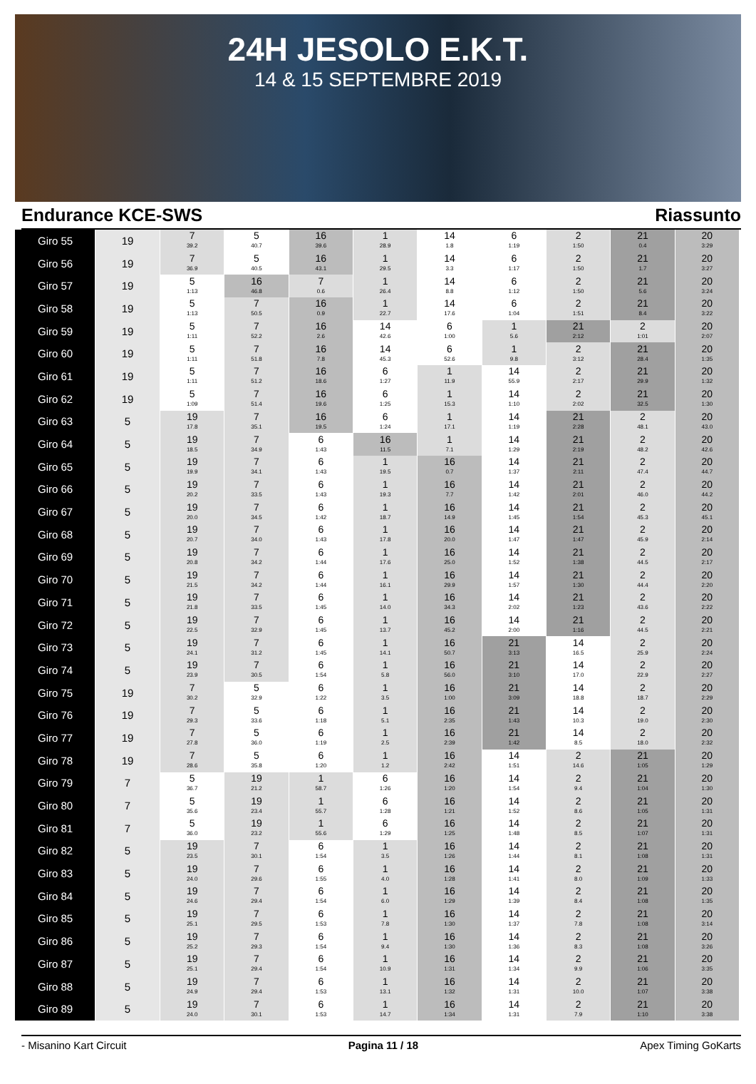24H JESOLO E.K.T.
14 & 15 SEPTEMBRE 2019
Endurance KCE-SWS Riassunto
| Giro 55 | 19 | 7 39.2 | 5 40.7 | 16 39.6 | 1 28.9 | 14 1.8 | 6 1:19 | 2 1:50 | 21 0.4 | 20 3:29 |
| Giro 56 | 19 | 7 36.9 | 5 40.5 | 16 43.1 | 1 29.5 | 14 3.3 | 6 1:17 | 2 1:50 | 21 1.7 | 20 3:27 |
| Giro 57 | 19 | 5 1:13 | 16 46.8 | 7 0.6 | 1 26.4 | 14 8.8 | 6 1:12 | 2 1:50 | 21 5.6 | 20 3:24 |
| Giro 58 | 19 | 5 1:13 | 7 50.5 | 16 0.9 | 1 22.7 | 14 17.6 | 6 1:04 | 2 1:51 | 21 8.4 | 20 3:22 |
| Giro 59 | 19 | 5 1:11 | 7 52.2 | 16 2.6 | 14 42.6 | 6 1:00 | 1 5.6 | 21 2:12 | 2 1:01 | 20 2:07 |
| Giro 60 | 19 | 5 1:11 | 7 51.8 | 16 7.8 | 14 45.3 | 6 52.6 | 1 9.8 | 2 3:12 | 21 28.4 | 20 1:35 |
| Giro 61 | 19 | 5 1:11 | 7 51.2 | 16 18.6 | 6 1:27 | 1 11.9 | 14 55.9 | 2 2:17 | 21 29.9 | 20 1:32 |
| Giro 62 | 19 | 5 1:09 | 7 51.4 | 16 19.6 | 6 1:25 | 1 15.3 | 14 1:10 | 2 2:02 | 21 32.5 | 20 1:30 |
| Giro 63 | 5 | 19 17.8 | 7 35.1 | 16 19.5 | 6 1:24 | 1 17.1 | 14 1:19 | 21 2:28 | 2 48.1 | 20 43.0 |
| Giro 64 | 5 | 19 18.5 | 7 34.9 | 6 1:43 | 16 11.5 | 1 7.1 | 14 1:29 | 21 2:19 | 2 48.2 | 20 42.6 |
| Giro 65 | 5 | 19 19.9 | 7 34.1 | 6 1:43 | 1 19.5 | 16 0.7 | 14 1:37 | 21 2:11 | 2 47.4 | 20 44.7 |
| Giro 66 | 5 | 19 20.2 | 7 33.5 | 6 1:43 | 1 19.3 | 16 7.7 | 14 1:42 | 21 2:01 | 2 46.0 | 20 44.2 |
| Giro 67 | 5 | 19 20.0 | 7 34.5 | 6 1:42 | 1 18.7 | 16 14.9 | 14 1:45 | 21 1:54 | 2 45.3 | 20 45.1 |
| Giro 68 | 5 | 19 20.7 | 7 34.0 | 6 1:43 | 1 17.8 | 16 20.0 | 14 1:47 | 21 1:47 | 2 45.9 | 20 2:14 |
| Giro 69 | 5 | 19 20.8 | 7 34.2 | 6 1:44 | 1 17.6 | 16 25.0 | 14 1:52 | 21 1:38 | 2 44.5 | 20 2:17 |
| Giro 70 | 5 | 19 21.5 | 7 34.2 | 6 1:44 | 1 16.1 | 16 29.9 | 14 1:57 | 21 1:30 | 2 44.4 | 20 2:20 |
| Giro 71 | 5 | 19 21.8 | 7 33.5 | 6 1:45 | 1 14.0 | 16 34.3 | 14 2:02 | 21 1:23 | 2 43.6 | 20 2:22 |
| Giro 72 | 5 | 19 22.5 | 7 32.9 | 6 1:45 | 1 13.7 | 16 45.2 | 14 2:00 | 21 1:16 | 2 44.5 | 20 2:21 |
| Giro 73 | 5 | 19 24.1 | 7 31.2 | 6 1:45 | 1 14.1 | 16 50.7 | 21 3:13 | 14 16.5 | 2 25.9 | 20 2:24 |
| Giro 74 | 5 | 19 23.9 | 7 30.5 | 6 1:54 | 1 5.8 | 16 56.0 | 21 3:10 | 14 17.0 | 2 22.9 | 20 2:27 |
| Giro 75 | 19 | 7 30.2 | 5 32.9 | 6 1:22 | 1 3.5 | 16 1:00 | 21 3:09 | 14 18.8 | 2 18.7 | 20 2:29 |
| Giro 76 | 19 | 7 29.3 | 5 33.6 | 6 1:18 | 1 5.1 | 16 2:35 | 21 1:43 | 14 10.3 | 2 19.0 | 20 2:30 |
| Giro 77 | 19 | 7 27.8 | 5 36.0 | 6 1:19 | 1 2.5 | 16 2:39 | 21 1:42 | 14 8.5 | 2 18.0 | 20 2:32 |
| Giro 78 | 19 | 7 28.6 | 5 35.8 | 6 1:20 | 1 1.2 | 16 2:42 | 14 1:51 | 2 14.6 | 21 1:05 | 20 1:29 |
| Giro 79 | 7 | 5 36.7 | 19 21.2 | 1 58.7 | 6 1:26 | 16 1:20 | 14 1:54 | 2 9.4 | 21 1:04 | 20 1:30 |
| Giro 80 | 7 | 5 35.6 | 19 23.4 | 1 55.7 | 6 1:28 | 16 1:21 | 14 1:52 | 2 8.6 | 21 1:05 | 20 1:31 |
| Giro 81 | 7 | 5 36.0 | 19 23.2 | 1 55.6 | 6 1:29 | 16 1:25 | 14 1:48 | 2 8.5 | 21 1:07 | 20 1:31 |
| Giro 82 | 5 | 19 23.5 | 7 30.1 | 6 1:54 | 1 3.5 | 16 1:26 | 14 1:44 | 2 8.1 | 21 1:08 | 20 1:31 |
| Giro 83 | 5 | 19 24.0 | 7 29.6 | 6 1:55 | 1 4.0 | 16 1:28 | 14 1:41 | 2 8.0 | 21 1:09 | 20 1:33 |
| Giro 84 | 5 | 19 24.6 | 7 29.4 | 6 1:54 | 1 6.0 | 16 1:29 | 14 1:39 | 2 8.4 | 21 1:08 | 20 1:35 |
| Giro 85 | 5 | 19 25.1 | 7 29.5 | 6 1:53 | 1 7.8 | 16 1:30 | 14 1:37 | 2 7.8 | 21 1:08 | 20 3:14 |
| Giro 86 | 5 | 19 25.2 | 7 29.3 | 6 1:54 | 1 9.4 | 16 1:30 | 14 1:36 | 2 8.3 | 21 1:08 | 20 3:26 |
| Giro 87 | 5 | 19 25.1 | 7 29.4 | 6 1:54 | 1 10.9 | 16 1:31 | 14 1:34 | 2 9.9 | 21 1:06 | 20 3:35 |
| Giro 88 | 5 | 19 24.9 | 7 29.4 | 6 1:53 | 1 13.1 | 16 1:32 | 14 1:31 | 2 10.0 | 21 1:07 | 20 3:38 |
| Giro 89 | 5 | 19 24.0 | 7 30.1 | 6 1:53 | 1 14.7 | 16 1:34 | 14 1:31 | 2 7.9 | 21 1:10 | 20 3:38 |
- Misanino Kart Circuit Pagina 11 / 18 Apex Timing GoKarts